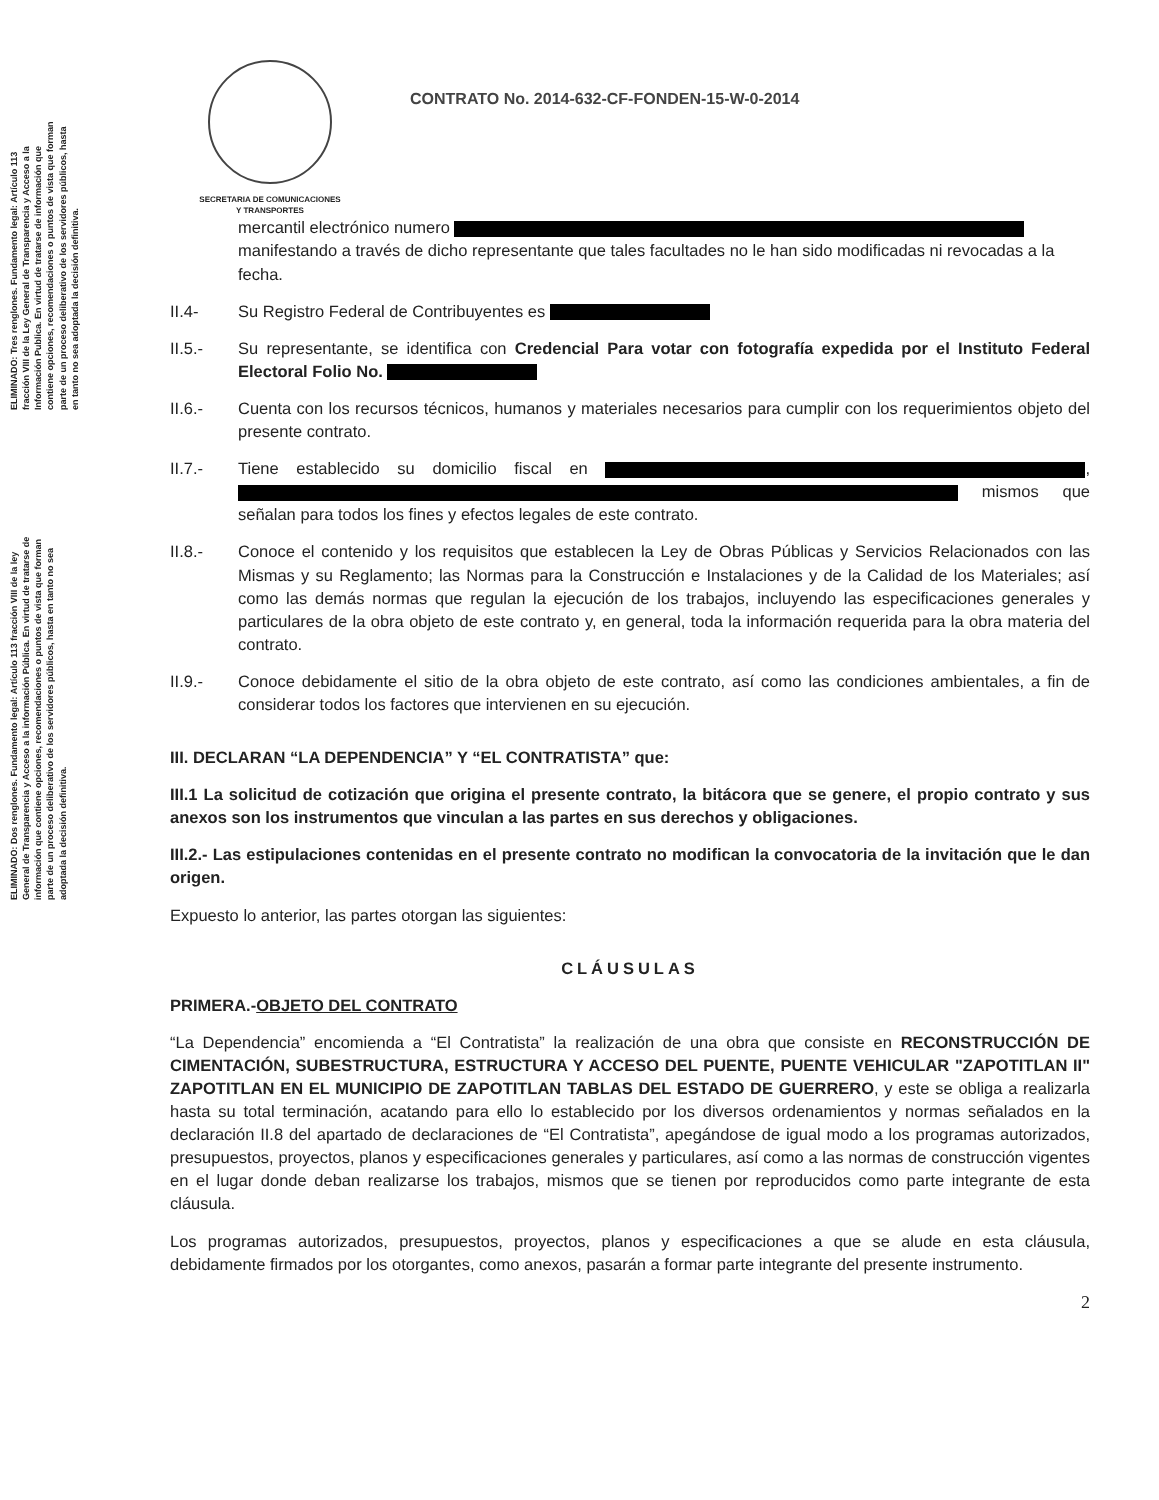ELIMINADO: Tres renglones. Fundamento legal: Artículo 113 fracción VIII de la Ley General de Transparencia y Acceso a la Información Publica. En virtud de tratarse de información que contiene opciones, recomendaciones o puntos de vista que forman parte de un proceso deliberativo de los servidores públicos, hasta en tanto no sea adoptada la decisión definitiva.
ELIMINADO: Dos renglones. Fundamento legal: Artículo 113 fracción VIII de la ley General de Transparencia y Acceso a la información Pública. En virtud de tratarse de información que contiene opciones, recomendaciones o puntos de vista que forman parte de un proceso deliberativo de los servidores públicos, hasta en tanto no sea adoptada la decisión definitiva.
SECRETARIA DE COMUNICACIONES
Y TRANSPORTES
CONTRATO No. 2014-632-CF-FONDEN-15-W-0-2014
mercantil electrónico numero manifestando a través de dicho representante que tales facultades no le han sido modificadas ni revocadas a la fecha.
II.4- Su Registro Federal de Contribuyentes es
II.5.- Su representante, se identifica con Credencial Para votar con fotografía expedida por el Instituto Federal Electoral Folio No.
II.6.- Cuenta con los recursos técnicos, humanos y materiales necesarios para cumplir con los requerimientos objeto del presente contrato.
II.7.- Tiene establecido su domicilio fiscal en , mismos que señalan para todos los fines y efectos legales de este contrato.
II.8.- Conoce el contenido y los requisitos que establecen la Ley de Obras Públicas y Servicios Relacionados con las Mismas y su Reglamento; las Normas para la Construcción e Instalaciones y de la Calidad de los Materiales; así como las demás normas que regulan la ejecución de los trabajos, incluyendo las especificaciones generales y particulares de la obra objeto de este contrato y, en general, toda la información requerida para la obra materia del contrato.
II.9.- Conoce debidamente el sitio de la obra objeto de este contrato, así como las condiciones ambientales, a fin de considerar todos los factores que intervienen en su ejecución.
III. DECLARAN “LA DEPENDENCIA” Y “EL CONTRATISTA” que:
III.1 La solicitud de cotización que origina el presente contrato, la bitácora que se genere, el propio contrato y sus anexos son los instrumentos que vinculan a las partes en sus derechos y obligaciones.
III.2.- Las estipulaciones contenidas en el presente contrato no modifican la convocatoria de la invitación que le dan origen.
Expuesto lo anterior, las partes otorgan las siguientes:
CLÁUSULAS
PRIMERA.-OBJETO DEL CONTRATO
“La Dependencia” encomienda a “El Contratista” la realización de una obra que consiste en RECONSTRUCCIÓN DE CIMENTACIÓN, SUBESTRUCTURA, ESTRUCTURA Y ACCESO DEL PUENTE, PUENTE VEHICULAR "ZAPOTITLAN II" ZAPOTITLAN EN EL MUNICIPIO DE ZAPOTITLAN TABLAS DEL ESTADO DE GUERRERO, y este se obliga a realizarla hasta su total terminación, acatando para ello lo establecido por los diversos ordenamientos y normas señalados en la declaración II.8 del apartado de declaraciones de “El Contratista”, apegándose de igual modo a los programas autorizados, presupuestos, proyectos, planos y especificaciones generales y particulares, así como a las normas de construcción vigentes en el lugar donde deban realizarse los trabajos, mismos que se tienen por reproducidos como parte integrante de esta cláusula.
Los programas autorizados, presupuestos, proyectos, planos y especificaciones a que se alude en esta cláusula, debidamente firmados por los otorgantes, como anexos, pasarán a formar parte integrante del presente instrumento.
2